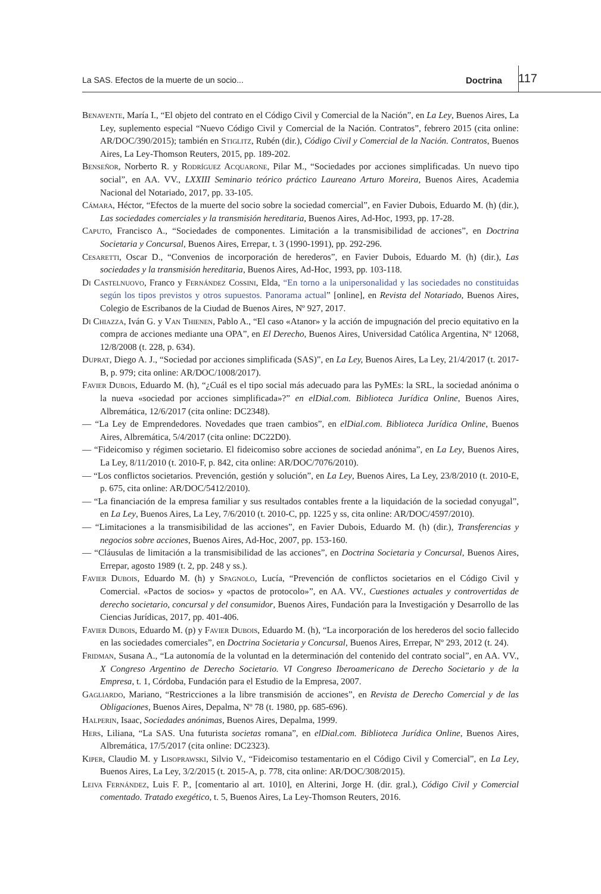La SAS. Efectos de la muerte de un socio... Doctrina 117
Benavente, María I., “El objeto del contrato en el Código Civil y Comercial de la Nación”, en La Ley, Buenos Aires, La Ley, suplemento especial “Nuevo Código Civil y Comercial de la Nación. Contratos”, febrero 2015 (cita online: AR/DOC/390/2015); también en Stiglitz, Rubén (dir.), Código Civil y Comercial de la Nación. Contratos, Buenos Aires, La Ley-Thomson Reuters, 2015, pp. 189-202.
Benseñor, Norberto R. y Rodríguez Acquarone, Pilar M., “Sociedades por acciones simplificadas. Un nuevo tipo social”, en AA. VV., LXXIII Seminario teórico práctico Laureano Arturo Moreira, Buenos Aires, Academia Nacional del Notariado, 2017, pp. 33-105.
Cámara, Héctor, “Efectos de la muerte del socio sobre la sociedad comercial”, en Favier Dubois, Eduardo M. (h) (dir.), Las sociedades comerciales y la transmisión hereditaria, Buenos Aires, Ad-Hoc, 1993, pp. 17-28.
Caputo, Francisco A., “Sociedades de componentes. Limitación a la transmisibilidad de acciones”, en Doctrina Societaria y Concursal, Buenos Aires, Errepar, t. 3 (1990-1991), pp. 292-296.
Cesaretti, Oscar D., “Convenios de incorporación de herederos”, en Favier Dubois, Eduardo M. (h) (dir.), Las sociedades y la transmisión hereditaria, Buenos Aires, Ad-Hoc, 1993, pp. 103-118.
Di Castelnuovo, Franco y Fernández Cossini, Elda, “En torno a la unipersonalidad y las sociedades no constituidas según los tipos previstos y otros supuestos. Panorama actual” [online], en Revista del Notariado, Buenos Aires, Colegio de Escribanos de la Ciudad de Buenos Aires, Nº 927, 2017.
Di Chiazza, Iván G. y Van Thienen, Pablo A., “El caso «Atanor» y la acción de impugnación del precio equitativo en la compra de acciones mediante una OPA”, en El Derecho, Buenos Aires, Universidad Católica Argentina, Nº 12068, 12/8/2008 (t. 228, p. 634).
Duprat, Diego A. J., “Sociedad por acciones simplificada (SAS)”, en La Ley, Buenos Aires, La Ley, 21/4/2017 (t. 2017-B, p. 979; cita online: AR/DOC/1008/2017).
Favier Dubois, Eduardo M. (h), “¿Cuál es el tipo social más adecuado para las PyMEs: la SRL, la sociedad anónima o la nueva «sociedad por acciones simplificada»?” en elDial.com. Biblioteca Jurídica Online, Buenos Aires, Albremática, 12/6/2017 (cita online: DC2348).
— “La Ley de Emprendedores. Novedades que traen cambios”, en elDial.com. Biblioteca Jurídica Online, Buenos Aires, Albremática, 5/4/2017 (cita online: DC22D0).
— “Fideicomiso y régimen societario. El fideicomiso sobre acciones de sociedad anónima”, en La Ley, Buenos Aires, La Ley, 8/11/2010 (t. 2010-F, p. 842, cita online: AR/DOC/7076/2010).
— “Los conflictos societarios. Prevención, gestión y solución”, en La Ley, Buenos Aires, La Ley, 23/8/2010 (t. 2010-E, p. 675, cita online: AR/DOC/5412/2010).
— “La financiación de la empresa familiar y sus resultados contables frente a la liquidación de la sociedad conyugal”, en La Ley, Buenos Aires, La Ley, 7/6/2010 (t. 2010-C, pp. 1225 y ss, cita online: AR/DOC/4597/2010).
— “Limitaciones a la transmisibilidad de las acciones”, en Favier Dubois, Eduardo M. (h) (dir.), Transferencias y negocios sobre acciones, Buenos Aires, Ad-Hoc, 2007, pp. 153-160.
— “Cláusulas de limitación a la transmisibilidad de las acciones”, en Doctrina Societaria y Concursal, Buenos Aires, Errepar, agosto 1989 (t. 2, pp. 248 y ss.).
Favier Dubois, Eduardo M. (h) y Spagnolo, Lucía, “Prevención de conflictos societarios en el Código Civil y Comercial. «Pactos de socios» y «pactos de protocolo»”, en AA. VV., Cuestiones actuales y controvertidas de derecho societario, concursal y del consumidor, Buenos Aires, Fundación para la Investigación y Desarrollo de las Ciencias Jurídicas, 2017, pp. 401-406.
Favier Dubois, Eduardo M. (p) y Favier Dubois, Eduardo M. (h), “La incorporación de los herederos del socio fallecido en las sociedades comerciales”, en Doctrina Societaria y Concursal, Buenos Aires, Errepar, Nº 293, 2012 (t. 24).
Fridman, Susana A., “La autonomía de la voluntad en la determinación del contenido del contrato social”, en AA. VV., X Congreso Argentino de Derecho Societario. VI Congreso Iberoamericano de Derecho Societario y de la Empresa, t. 1, Córdoba, Fundación para el Estudio de la Empresa, 2007.
Gagliardo, Mariano, “Restricciones a la libre transmisión de acciones”, en Revista de Derecho Comercial y de las Obligaciones, Buenos Aires, Depalma, Nº 78 (t. 1980, pp. 685-696).
Halperin, Isaac, Sociedades anónimas, Buenos Aires, Depalma, 1999.
Hers, Liliana, “La SAS. Una futurista societas romana”, en elDial.com. Biblioteca Jurídica Online, Buenos Aires, Albremática, 17/5/2017 (cita online: DC2323).
Kiper, Claudio M. y Lisoprawski, Silvio V., “Fideicomiso testamentario en el Código Civil y Comercial”, en La Ley, Buenos Aires, La Ley, 3/2/2015 (t. 2015-A, p. 778, cita online: AR/DOC/308/2015).
Leiva Fernández, Luis F. P., [comentario al art. 1010], en Alterini, Jorge H. (dir. gral.), Código Civil y Comercial comentado. Tratado exegético, t. 5, Buenos Aires, La Ley-Thomson Reuters, 2016.